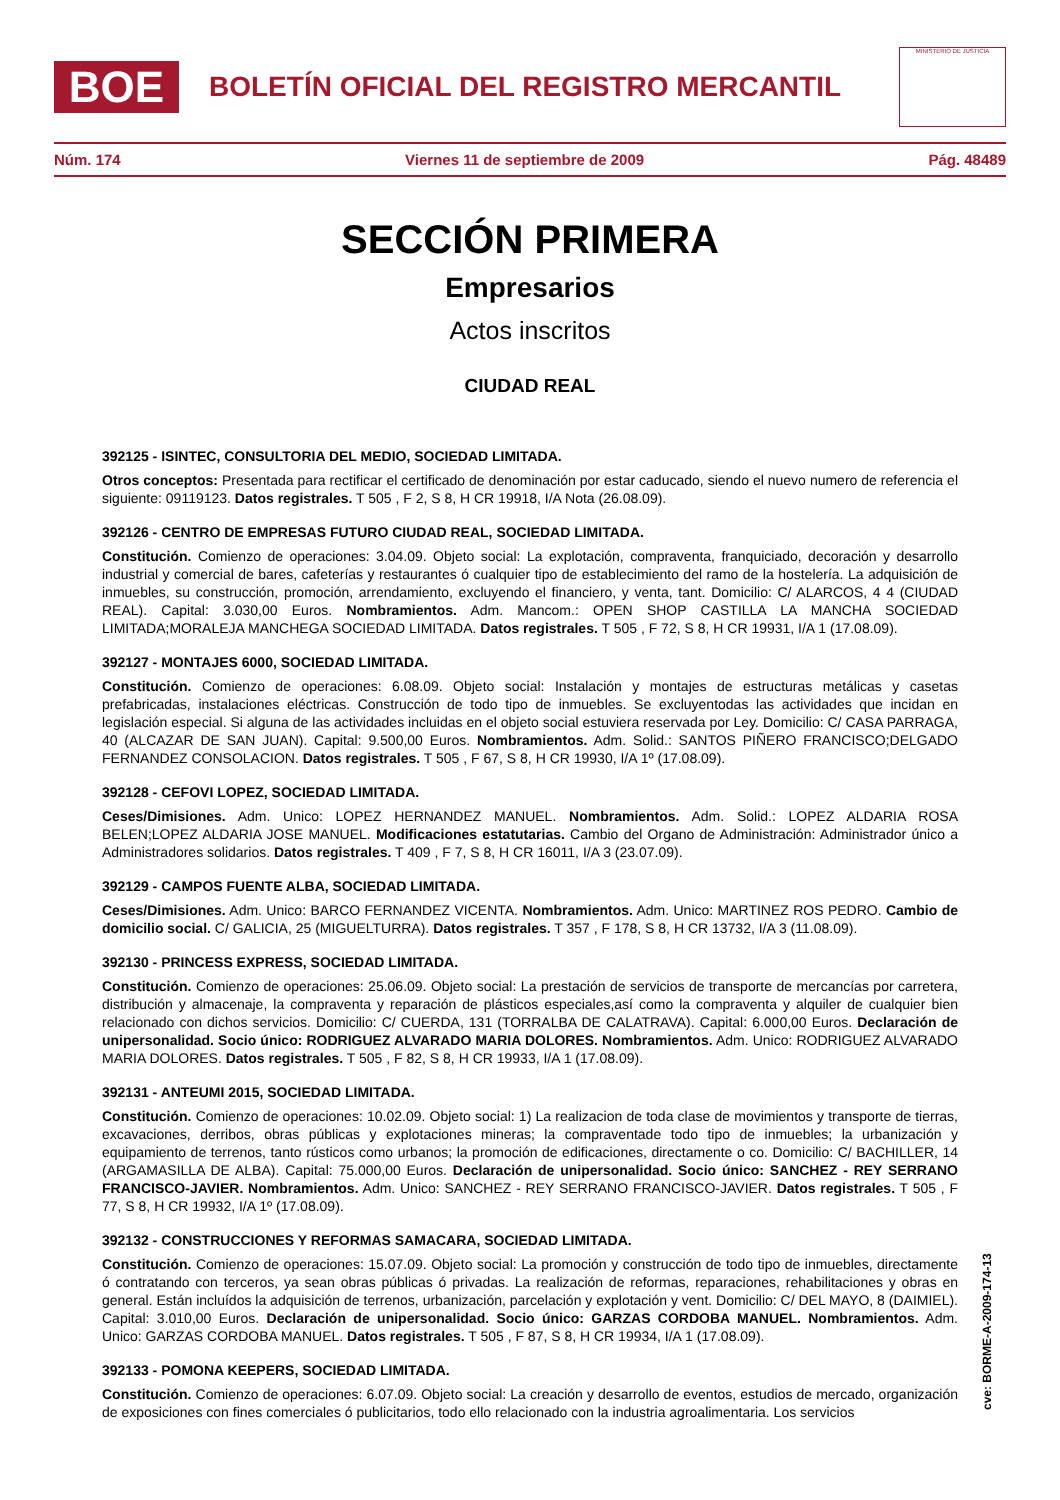BOE
BOLETÍN OFICIAL DEL REGISTRO MERCANTIL
MINISTERIO DE JUSTICIA
Núm. 174 Viernes 11 de septiembre de 2009 Pág. 48489
SECCIÓN PRIMERA
Empresarios
Actos inscritos
CIUDAD REAL
392125 - ISINTEC, CONSULTORIA DEL MEDIO, SOCIEDAD LIMITADA.
Otros conceptos: Presentada para rectificar el certificado de denominación por estar caducado, siendo el nuevo numero de referencia el siguiente: 09119123. Datos registrales. T 505 , F 2, S 8, H CR 19918, I/A Nota (26.08.09).
392126 - CENTRO DE EMPRESAS FUTURO CIUDAD REAL, SOCIEDAD LIMITADA.
Constitución. Comienzo de operaciones: 3.04.09. Objeto social: La explotación, compraventa, franquiciado, decoración y desarrollo industrial y comercial de bares, cafeterías y restaurantes ó cualquier tipo de establecimiento del ramo de la hostelería. La adquisición de inmuebles, su construcción, promoción, arrendamiento, excluyendo el financiero, y venta, tant. Domicilio: C/ ALARCOS, 4 4 (CIUDAD REAL). Capital: 3.030,00 Euros. Nombramientos. Adm. Mancom.: OPEN SHOP CASTILLA LA MANCHA SOCIEDAD LIMITADA;MORALEJA MANCHEGA SOCIEDAD LIMITADA. Datos registrales. T 505 , F 72, S 8, H CR 19931, I/A 1 (17.08.09).
392127 - MONTAJES 6000, SOCIEDAD LIMITADA.
Constitución. Comienzo de operaciones: 6.08.09. Objeto social: Instalación y montajes de estructuras metálicas y casetas prefabricadas, instalaciones eléctricas. Construcción de todo tipo de inmuebles. Se excluyentodas las actividades que incidan en legislación especial. Si alguna de las actividades incluidas en el objeto social estuviera reservada por Ley. Domicilio: C/ CASA PARRAGA, 40 (ALCAZAR DE SAN JUAN). Capital: 9.500,00 Euros. Nombramientos. Adm. Solid.: SANTOS PIÑERO FRANCISCO;DELGADO FERNANDEZ CONSOLACION. Datos registrales. T 505 , F 67, S 8, H CR 19930, I/A 1º (17.08.09).
392128 - CEFOVI LOPEZ, SOCIEDAD LIMITADA.
Ceses/Dimisiones. Adm. Unico: LOPEZ HERNANDEZ MANUEL. Nombramientos. Adm. Solid.: LOPEZ ALDARIA ROSA BELEN;LOPEZ ALDARIA JOSE MANUEL. Modificaciones estatutarias. Cambio del Organo de Administración: Administrador único a Administradores solidarios. Datos registrales. T 409 , F 7, S 8, H CR 16011, I/A 3 (23.07.09).
392129 - CAMPOS FUENTE ALBA, SOCIEDAD LIMITADA.
Ceses/Dimisiones. Adm. Unico: BARCO FERNANDEZ VICENTA. Nombramientos. Adm. Unico: MARTINEZ ROS PEDRO. Cambio de domicilio social. C/ GALICIA, 25 (MIGUELTURRA). Datos registrales. T 357 , F 178, S 8, H CR 13732, I/A 3 (11.08.09).
392130 - PRINCESS EXPRESS, SOCIEDAD LIMITADA.
Constitución. Comienzo de operaciones: 25.06.09. Objeto social: La prestación de servicios de transporte de mercancías por carretera, distribución y almacenaje, la compraventa y reparación de plásticos especiales,así como la compraventa y alquiler de cualquier bien relacionado con dichos servicios. Domicilio: C/ CUERDA, 131 (TORRALBA DE CALATRAVA). Capital: 6.000,00 Euros. Declaración de unipersonalidad. Socio único: RODRIGUEZ ALVARADO MARIA DOLORES. Nombramientos. Adm. Unico: RODRIGUEZ ALVARADO MARIA DOLORES. Datos registrales. T 505 , F 82, S 8, H CR 19933, I/A 1 (17.08.09).
392131 - ANTEUMI 2015, SOCIEDAD LIMITADA.
Constitución. Comienzo de operaciones: 10.02.09. Objeto social: 1) La realizacion de toda clase de movimientos y transporte de tierras, excavaciones, derribos, obras públicas y explotaciones mineras; la compraventade todo tipo de inmuebles; la urbanización y equipamiento de terrenos, tanto rústicos como urbanos; la promoción de edificaciones, directamente o co. Domicilio: C/ BACHILLER, 14 (ARGAMASILLA DE ALBA). Capital: 75.000,00 Euros. Declaración de unipersonalidad. Socio único: SANCHEZ - REY SERRANO FRANCISCO-JAVIER. Nombramientos. Adm. Unico: SANCHEZ - REY SERRANO FRANCISCO-JAVIER. Datos registrales. T 505 , F 77, S 8, H CR 19932, I/A 1º (17.08.09).
392132 - CONSTRUCCIONES Y REFORMAS SAMACARA, SOCIEDAD LIMITADA.
Constitución. Comienzo de operaciones: 15.07.09. Objeto social: La promoción y construcción de todo tipo de inmuebles, directamente ó contratando con terceros, ya sean obras públicas ó privadas. La realización de reformas, reparaciones, rehabilitaciones y obras en general. Están incluídos la adquisición de terrenos, urbanización, parcelación y explotación y vent. Domicilio: C/ DEL MAYO, 8 (DAIMIEL). Capital: 3.010,00 Euros. Declaración de unipersonalidad. Socio único: GARZAS CORDOBA MANUEL. Nombramientos. Adm. Unico: GARZAS CORDOBA MANUEL. Datos registrales. T 505 , F 87, S 8, H CR 19934, I/A 1 (17.08.09).
392133 - POMONA KEEPERS, SOCIEDAD LIMITADA.
Constitución. Comienzo de operaciones: 6.07.09. Objeto social: La creación y desarrollo de eventos, estudios de mercado, organización de exposiciones con fines comerciales ó publicitarios, todo ello relacionado con la industria agroalimentaria. Los servicios
cve: BORME-A-2009-174-13